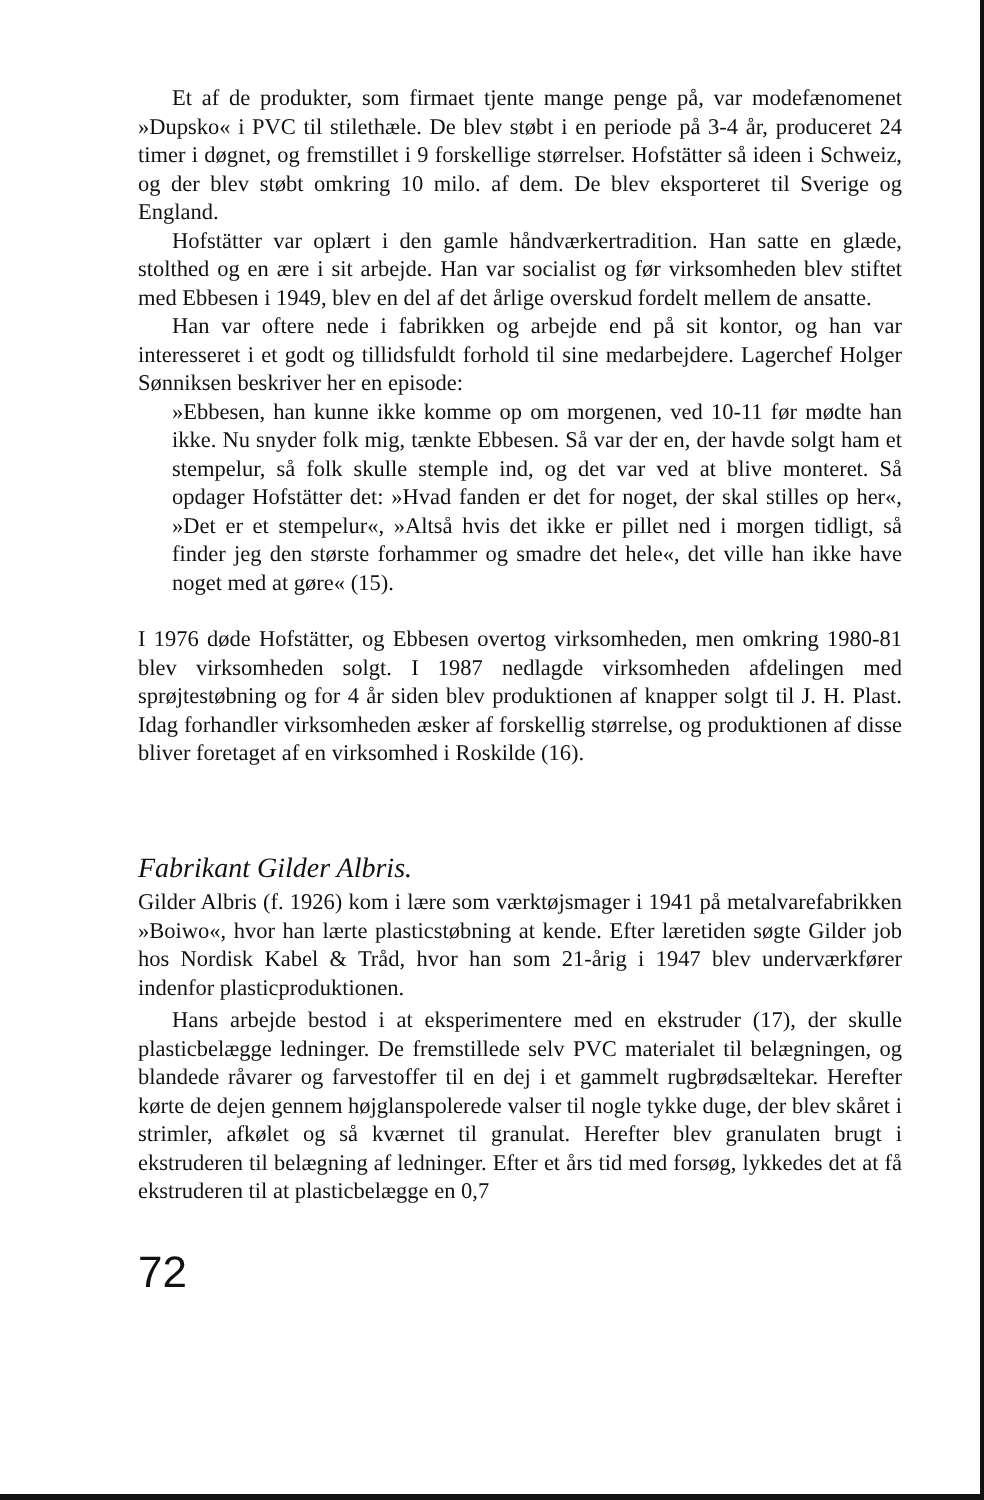Et af de produkter, som firmaet tjente mange penge på, var modefænomenet »Dupsko« i PVC til stilethæle. De blev støbt i en periode på 3-4 år, produceret 24 timer i døgnet, og fremstillet i 9 forskellige størrelser. Hofstätter så ideen i Schweiz, og der blev støbt omkring 10 milo. af dem. De blev eksporteret til Sverige og England.
Hofstätter var oplært i den gamle håndværkertradition. Han satte en glæde, stolthed og en ære i sit arbejde. Han var socialist og før virksomheden blev stiftet med Ebbesen i 1949, blev en del af det årlige overskud fordelt mellem de ansatte.
Han var oftere nede i fabrikken og arbejde end på sit kontor, og han var interesseret i et godt og tillidsfuldt forhold til sine medarbejdere. Lagerchef Holger Sønniksen beskriver her en episode:
»Ebbesen, han kunne ikke komme op om morgenen, ved 10-11 før mødte han ikke. Nu snyder folk mig, tænkte Ebbesen. Så var der en, der havde solgt ham et stempelur, så folk skulle stemple ind, og det var ved at blive monteret. Så opdager Hofstätter det: »Hvad fanden er det for noget, der skal stilles op her«, »Det er et stempelur«, »Altså hvis det ikke er pillet ned i morgen tidligt, så finder jeg den største forhammer og smadre det hele«, det ville han ikke have noget med at gøre« (15).
I 1976 døde Hofstätter, og Ebbesen overtog virksomheden, men omkring 1980-81 blev virksomheden solgt. I 1987 nedlagde virksomheden afdelingen med sprøjtestøbning og for 4 år siden blev produktionen af knapper solgt til J. H. Plast. Idag forhandler virksomheden æsker af forskellig størrelse, og produktionen af disse bliver foretaget af en virksomhed i Roskilde (16).
Fabrikant Gilder Albris.
Gilder Albris (f. 1926) kom i lære som værktøjsmager i 1941 på metalvarefabrikken »Boiwo«, hvor han lærte plasticstøbning at kende. Efter læretiden søgte Gilder job hos Nordisk Kabel & Tråd, hvor han som 21-årig i 1947 blev underværkfører indenfor plasticproduktionen.
Hans arbejde bestod i at eksperimentere med en ekstruder (17), der skulle plasticbelægge ledninger. De fremstillede selv PVC materialet til belægningen, og blandede råvarer og farvestoffer til en dej i et gammelt rugbrødsæltekar. Herefter kørte de dejen gennem højglanspolerede valser til nogle tykke duge, der blev skåret i strimler, afkølet og så kværnet til granulat. Herefter blev granulaten brugt i ekstruderen til belægning af ledninger. Efter et års tid med forsøg, lykkedes det at få ekstruderen til at plasticbelægge en 0,7
72